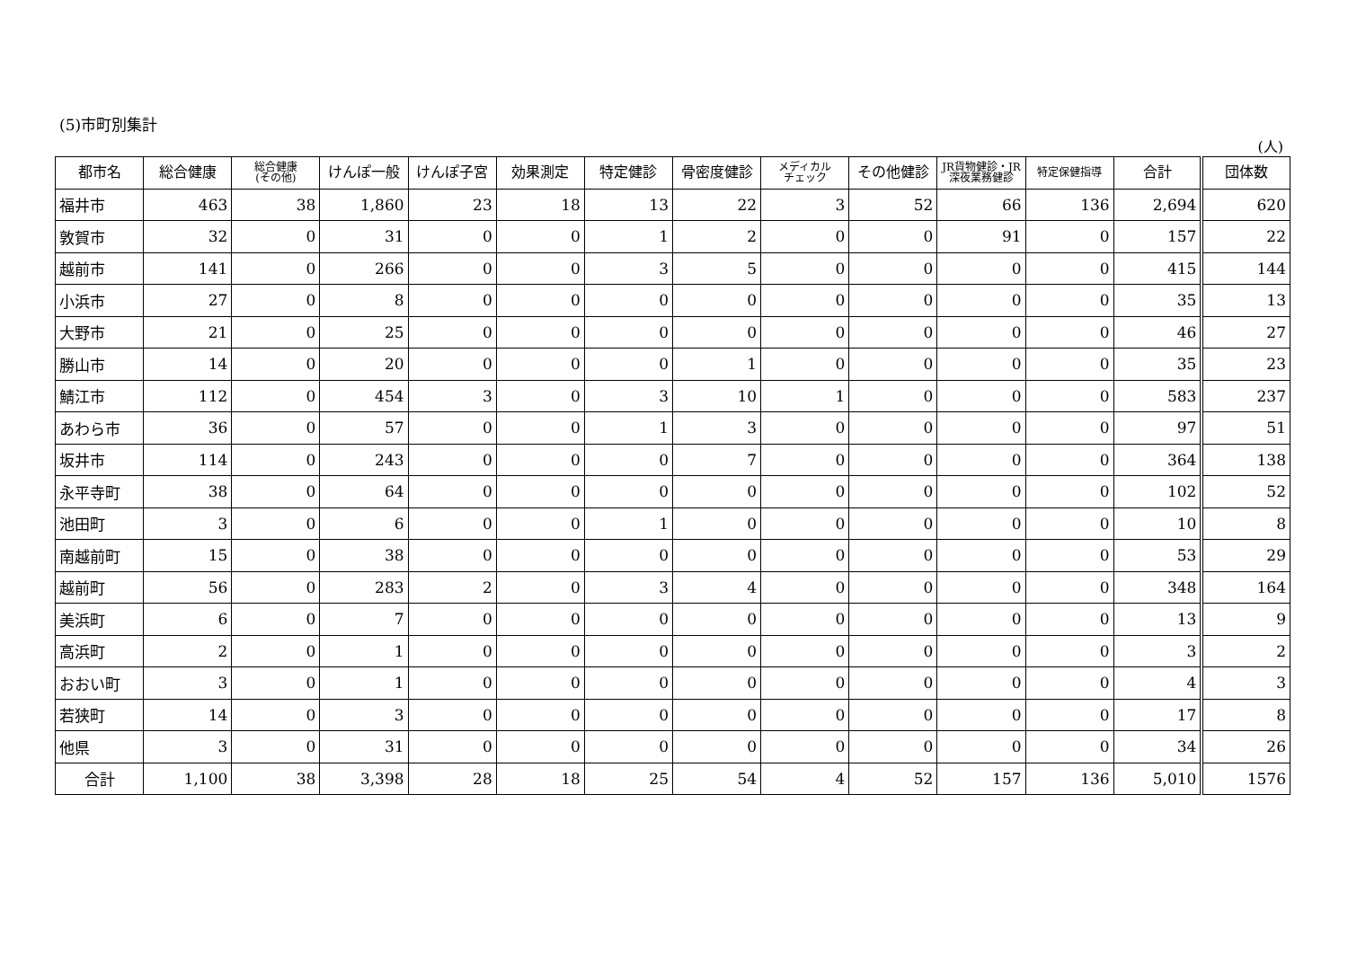(5)市町別集計
(人)
| 都市名 | 総合健康 | 総合健康 (その他) | けんぽ一般 | けんぽ子宮 | 効果測定 | 特定健診 | 骨密度健診 | メディカル チェック | その他健診 | JR貨物健診・JR 深夜業務健診 | 特定保健指導 | 合計 | 団体数 |
| --- | --- | --- | --- | --- | --- | --- | --- | --- | --- | --- | --- | --- | --- |
| 福井市 | 463 | 38 | 1,860 | 23 | 18 | 13 | 22 | 3 | 52 | 66 | 136 | 2,694 | 620 |
| 敦賀市 | 32 | 0 | 31 | 0 | 0 | 1 | 2 | 0 | 0 | 91 | 0 | 157 | 22 |
| 越前市 | 141 | 0 | 266 | 0 | 0 | 3 | 5 | 0 | 0 | 0 | 0 | 415 | 144 |
| 小浜市 | 27 | 0 | 8 | 0 | 0 | 0 | 0 | 0 | 0 | 0 | 0 | 35 | 13 |
| 大野市 | 21 | 0 | 25 | 0 | 0 | 0 | 0 | 0 | 0 | 0 | 0 | 46 | 27 |
| 勝山市 | 14 | 0 | 20 | 0 | 0 | 0 | 1 | 0 | 0 | 0 | 0 | 35 | 23 |
| 鯖江市 | 112 | 0 | 454 | 3 | 0 | 3 | 10 | 1 | 0 | 0 | 0 | 583 | 237 |
| あわら市 | 36 | 0 | 57 | 0 | 0 | 1 | 3 | 0 | 0 | 0 | 0 | 97 | 51 |
| 坂井市 | 114 | 0 | 243 | 0 | 0 | 0 | 7 | 0 | 0 | 0 | 0 | 364 | 138 |
| 永平寺町 | 38 | 0 | 64 | 0 | 0 | 0 | 0 | 0 | 0 | 0 | 0 | 102 | 52 |
| 池田町 | 3 | 0 | 6 | 0 | 0 | 1 | 0 | 0 | 0 | 0 | 0 | 10 | 8 |
| 南越前町 | 15 | 0 | 38 | 0 | 0 | 0 | 0 | 0 | 0 | 0 | 0 | 53 | 29 |
| 越前町 | 56 | 0 | 283 | 2 | 0 | 3 | 4 | 0 | 0 | 0 | 0 | 348 | 164 |
| 美浜町 | 6 | 0 | 7 | 0 | 0 | 0 | 0 | 0 | 0 | 0 | 0 | 13 | 9 |
| 高浜町 | 2 | 0 | 1 | 0 | 0 | 0 | 0 | 0 | 0 | 0 | 0 | 3 | 2 |
| おおい町 | 3 | 0 | 1 | 0 | 0 | 0 | 0 | 0 | 0 | 0 | 0 | 4 | 3 |
| 若狭町 | 14 | 0 | 3 | 0 | 0 | 0 | 0 | 0 | 0 | 0 | 0 | 17 | 8 |
| 他県 | 3 | 0 | 31 | 0 | 0 | 0 | 0 | 0 | 0 | 0 | 0 | 34 | 26 |
| 合計 | 1,100 | 38 | 3,398 | 28 | 18 | 25 | 54 | 4 | 52 | 157 | 136 | 5,010 | 1576 |